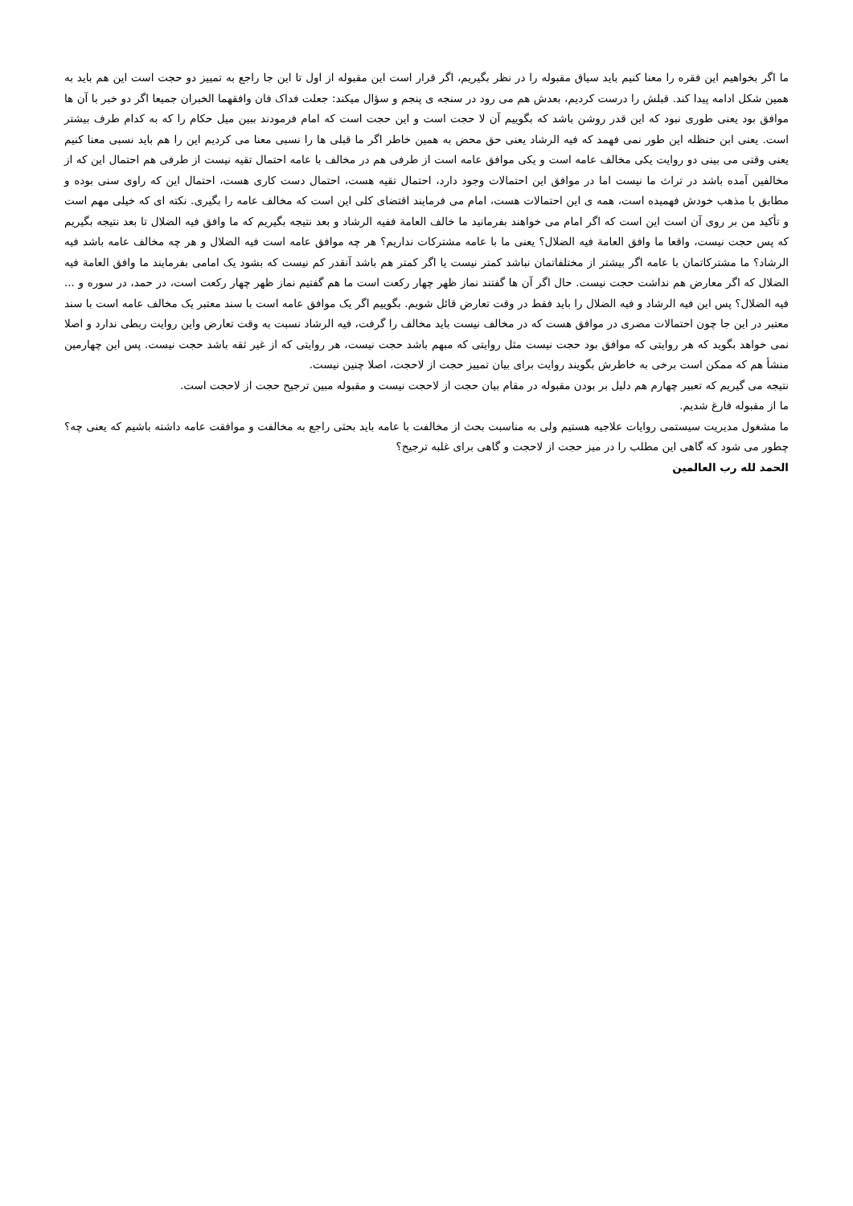ما اگر بخواهیم این فقره را معنا کنیم باید سیاق مقبوله را در نظر بگیریم، اگر قرار است این مقبوله از اول تا این جا راجع به تمییز دو حجت است این هم باید به همین شکل ادامه پیدا کند. قبلش را درست کردیم، بعدش هم می رود در سنجه ی پنجم و سؤال میکند: جعلت فداک فان وافقهما الخبران جمیعا اگر دو خبر با آن ها موافق بود یعنی طوری نبود که این قدر روشن باشد که بگوییم آن لا حجت است و این حجت است که امام فرمودند ببین میل حکام را که به کدام طرف بیشتر است. یعنی ابن حنظله این طور نمی فهمد که فیه الرشاد یعنی حق محض به همین خاطر اگر ما قبلی ها را نسبی معنا می کردیم این را هم باید نسبی معنا کنیم یعنی وقتی می بینی دو روایت یکی مخالف عامه است و یکی موافق عامه است از طرفی هم در مخالف با عامه احتمال تقیه نیست از طرفی هم احتمال این که از مخالفین آمده باشد در تراث ما نیست اما در موافق این احتمالات وجود دارد، احتمال تقیه هست، احتمال دست کاری هست، احتمال این که راوی سنی بوده و مطابق با مذهب خودش فهمیده است، همه ی این احتمالات هست، امام می فرمایند اقتضای کلی این است که مخالف عامه را بگیری. نکته ای که خیلی مهم است و تأکید من بر روی آن است این است که اگر امام می خواهند بفرمانید ما خالف العامة ففیه الرشاد و بعد نتیجه بگیریم که ما وافق فیه الضلال تا بعد نتیجه بگیریم که پس حجت نیست، واقعا ما وافق العامة فیه الضلال؟ یعنی ما با عامه مشترکات نداریم؟ هر چه موافق عامه است فیه الضلال و هر چه مخالف عامه باشد فیه الرشاد؟ ما مشترکاتمان با عامه اگر بیشتر از مختلفاتمان نباشد کمتر نیست یا اگر کمتر هم باشد آنقدر کم نیست که بشود یک امامی بفرمایند ما وافق العامة فیه الضلال که اگر معارض هم نداشت حجت نیست. حال اگر آن ها گفتند نماز ظهر چهار رکعت است ما هم گفتیم نماز ظهر چهار رکعت است، در حمد، در سوره و ... فیه الضلال؟ پس این فیه الرشاد و فیه الضلال را باید فقط در وقت تعارض قائل شویم. بگوییم اگر یک موافق عامه است با سند معتبر یک مخالف عامه است با سند معتبر در این جا چون احتمالات مضری در موافق هست که در مخالف نیست باید مخالف را گرفت، فیه الرشاد نسبت به وقت تعارض واین روایت ربطی ندارد و اصلا نمی خواهد بگوید که هر روایتی که موافق بود حجت نیست مثل روایتی که مبهم باشد حجت نیست، هر روایتی که از غیر ثقه باشد حجت نیست. پس این چهارمین منشأ هم که ممکن است برخی به خاطرش بگویند روایت برای بیان تمییز حجت از لاحجت، اصلا چنین نیست.
نتیجه می گیریم که تعبیر چهارم هم دلیل بر بودن مقبوله در مقام بیان حجت از لاحجت نیست و مقبوله مبین ترجیح حجت از لاحجت است.
ما از مقبوله فارغ شدیم.
ما مشغول مدیریت سیستمی روایات علاجیه هستیم ولی به مناسبت بحث از مخالفت با عامه باید بحثی راجع به مخالفت و موافقت عامه داشته باشیم که یعنی چه؟ چطور می شود که گاهی این مطلب را در میز حجت از لاحجت و گاهی برای غلبه ترجیح؟
الحمد لله رب العالمین